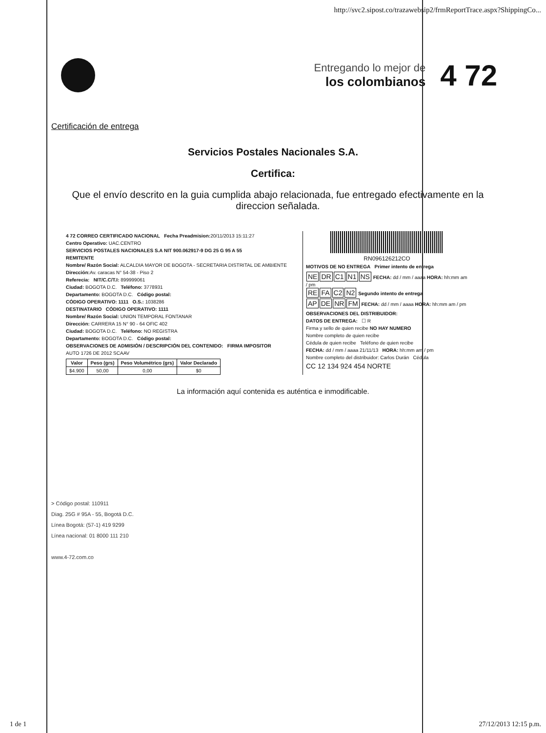http://svc2.sipost.co/trazawebsip2/frmReportTrace.aspx?ShippingCo...
Entregando lo mejor de
los colombianos
4 72
Certificación de entrega
Servicios Postales Nacionales S.A.
Certifica:
Que el envío descrito en la guia cumplida abajo relacionada, fue entregado efectivamente en la direccion señalada.
4 72 CORREO CERTIFICADO NACIONAL Fecha Preadmision: 20/11/2013 15:11:27
Centro Operativo: UAC.CENTRO
SERVICIOS POSTALES NACIONALES S.A NIT 900.062917-9 DG 25 G 95 A 55
REMITENTE
Nombre/ Razón Social: ALCALDIA MAYOR DE BOGOTA - SECRETARIA DISTRITAL DE AMBIENTE
Dirección: Av. caracas N° 54-38 - Piso 2
Referecia: NIT/C.C/T.I: 899999061
Ciudad: BOGOTA D.C. Teléfono: 3778931
Departamento: BOGOTA D.C. Código postal:
CÓDIGO OPERATIVO: 1111 O.S.: 1038286
DESTINATARIO CÓDIGO OPERATIVO: 1111
Nombre/ Razón Social: UNION TEMPORAL FONTANAR
Dirección: CARRERA 15 N° 90 - 64 OFIC 402
Ciudad: BOGOTA D.C. Teléfono: NO REGISTRA
Departamento: BOGOTA D.C. Código postal:
OBSERVACIONES DE ADMISIÓN / DESCRIPCIÓN DEL CONTENIDO: FIRMA IMPOSITOR
AUTO 1726 DE 2012 SCAAV
| Valor | Peso (grs) | Peso Volumétrico (grs) | Valor Declarado |
| --- | --- | --- | --- |
| $4.900 | 50,00 | 0,00 | $0 |
RN096126212CO
MOTIVOS DE NO ENTREGA Primer intento de entrega
NE DR C1 N1 NS FECHA: dd / mm / aaaa HORA: hh:mm am / pm
RE FA C2 N2 Segundo intento de entrega
AP DE NR FM FECHA: dd / mm / aaaa HORA: hh:mm am / pm
OBSERVACIONES DEL DISTRIBUIDOR:
DATOS DE ENTREGA: ☐ R
Firma y sello de quien recibe NO HAY NUMERO
Nombre completo de quien recibe
Cédula de quien recibe Teléfono de quien recibe
FECHA: dd / mm / aaaa 21/11/13 HORA: hh:mm am / pm
Nombre completo del distribuidor: Carlos Durán Cédula
CC 12 134 924 454 NORTE
La información aquí contenida es auténtica e inmodificable.
> Código postal: 110911
Diag. 25G # 95A - 55, Bogotá D.C.
Línea Bogotá: (57-1) 419 9299
Línea nacional: 01 8000 111 210
www.4-72.com.co
1 de 1 27/12/2013 12:15 p.m.